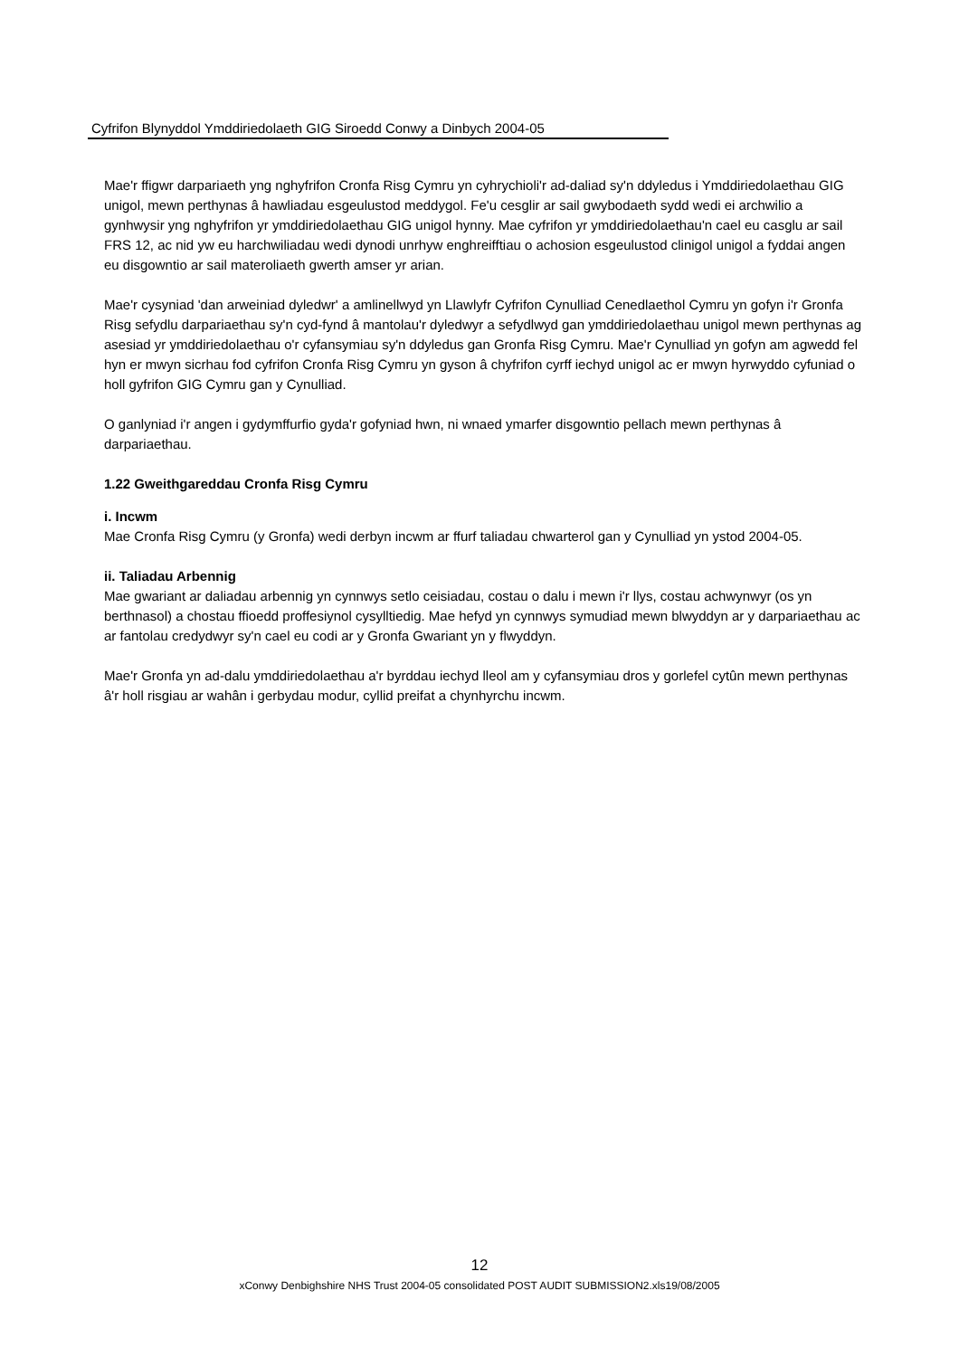Cyfrifon Blynyddol Ymddiriedolaeth GIG Siroedd Conwy a Dinbych 2004-05
Mae'r ffigwr darpariaeth yng nghyfrifon Cronfa Risg Cymru yn cyhrychioli'r ad-daliad sy'n ddyledus i Ymddiriedolaethau GIG unigol, mewn perthynas â hawliadau esgeulustod meddygol. Fe'u cesglir ar sail gwybodaeth sydd wedi ei archwilio a gynhwysir yng nghyfrifon yr ymddiriedolaethau GIG unigol hynny. Mae cyfrifon yr ymddiriedolaethau'n cael eu casglu ar sail FRS 12, ac nid yw eu harchwiliadau wedi dynodi unrhyw enghreifftiau o achosion esgeulustod clinigol unigol a fyddai angen eu disgowntio ar sail materoliaeth gwerth amser yr arian.
Mae'r cysyniad 'dan arweiniad dyledwr' a amlinellwyd yn Llawlyfr Cyfrifon Cynulliad Cenedlaethol Cymru yn gofyn i'r Gronfa Risg sefydlu darpariaethau sy'n cyd-fynd â mantolau'r dyledwyr a sefydlwyd gan ymddiriedolaethau unigol mewn perthynas ag asesiad yr ymddiriedolaethau o'r cyfansymiau sy'n ddyledus gan Gronfa Risg Cymru. Mae'r Cynulliad yn gofyn am agwedd fel hyn er mwyn sicrhau fod cyfrifon Cronfa Risg Cymru yn gyson â chyfrifon cyrff iechyd unigol ac er mwyn hyrwyddo cyfuniad o holl gyfrifon GIG Cymru gan y Cynulliad.
O ganlyniad i'r angen i gydymffurfio gyda'r gofyniad hwn, ni wnaed ymarfer disgowntio pellach mewn perthynas â darpariaethau.
1.22 Gweithgareddau Cronfa Risg Cymru
i. Incwm
Mae Cronfa Risg Cymru (y Gronfa) wedi derbyn incwm ar ffurf taliadau chwarterol gan y Cynulliad yn ystod 2004-05.
ii. Taliadau Arbennig
Mae gwariant ar daliadau arbennig yn cynnwys setlo ceisiadau, costau o dalu i mewn i'r llys, costau achwynwyr (os yn berthnasol) a chostau ffioedd proffesiynol cysylltiedig. Mae hefyd yn cynnwys symudiad mewn blwyddyn ar y darpariaethau ac ar fantolau credydwyr sy'n cael eu codi ar y Gronfa Gwariant yn y flwyddyn.
Mae'r Gronfa yn ad-dalu ymddiriedolaethau a'r byrddau iechyd lleol am y cyfansymiau dros y gorlefel cytûn mewn perthynas â'r holl risgiau ar wahân i gerbydau modur, cyllid preifat a chynhyrchu incwm.
12
xConwy Denbighshire NHS Trust 2004-05 consolidated POST AUDIT SUBMISSION2.xls19/08/2005